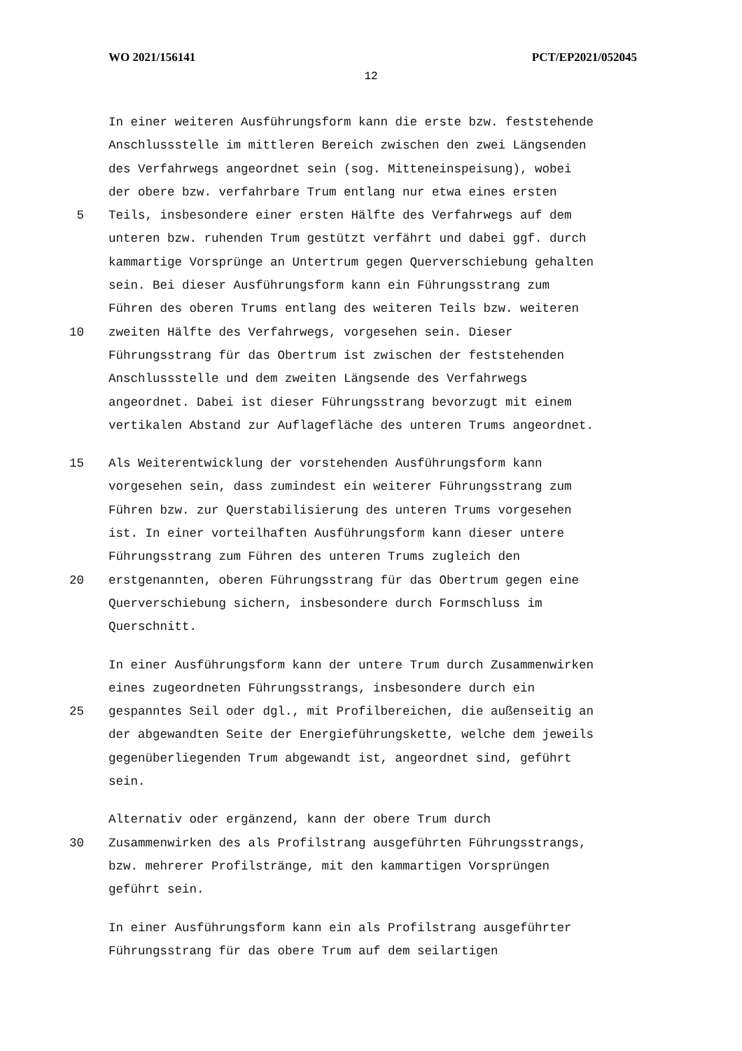WO 2021/156141 PCT/EP2021/052045
12
In einer weiteren Ausführungsform kann die erste bzw. feststehende
Anschlussstelle im mittleren Bereich zwischen den zwei Längsenden
des Verfahrwegs angeordnet sein (sog. Mitteneinspeisung), wobei
der obere bzw. verfahrbare Trum entlang nur etwa eines ersten
5 Teils, insbesondere einer ersten Hälfte des Verfahrwegs auf dem
unteren bzw. ruhenden Trum gestützt verfährt und dabei ggf. durch
kammartige Vorsprünge an Untertrum gegen Querverschiebung gehalten
sein. Bei dieser Ausführungsform kann ein Führungsstrang zum
Führen des oberen Trums entlang des weiteren Teils bzw. weiteren
10 zweiten Hälfte des Verfahrwegs, vorgesehen sein. Dieser
Führungsstrang für das Obertrum ist zwischen der feststehenden
Anschlussstelle und dem zweiten Längsende des Verfahrwegs
angeordnet. Dabei ist dieser Führungsstrang bevorzugt mit einem
vertikalen Abstand zur Auflagefläche des unteren Trums angeordnet.
15 Als Weiterentwicklung der vorstehenden Ausführungsform kann
vorgesehen sein, dass zumindest ein weiterer Führungsstrang zum
Führen bzw. zur Querstabilisierung des unteren Trums vorgesehen
ist. In einer vorteilhaften Ausführungsform kann dieser untere
Führungsstrang zum Führen des unteren Trums zugleich den
20 erstgenannten, oberen Führungsstrang für das Obertrum gegen eine
Querverschiebung sichern, insbesondere durch Formschluss im
Querschnitt.
In einer Ausführungsform kann der untere Trum durch Zusammenwirken
eines zugeordneten Führungsstrangs, insbesondere durch ein
25 gespanntes Seil oder dgl., mit Profilbereichen, die außenseitig an
der abgewandten Seite der Energieführungskette, welche dem jeweils
gegenüberliegenden Trum abgewandt ist, angeordnet sind, geführt
sein.
Alternativ oder ergänzend, kann der obere Trum durch
30 Zusammenwirken des als Profilstrang ausgeführten Führungsstrangs,
bzw. mehrerer Profilstränge, mit den kammartigen Vorsprüngen
geführt sein.
In einer Ausführungsform kann ein als Profilstrang ausgeführter
Führungsstrang für das obere Trum auf dem seilartigen